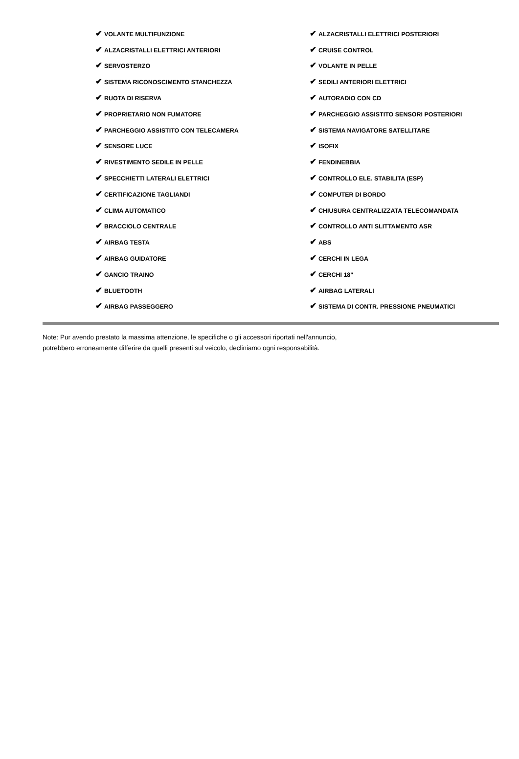| ✔ VOLANTE MULTIFUNZIONE | ✔ ALZACRISTALLI ELETTRICI POSTERIORI |
| ✔ ALZACRISTALLI ELETTRICI ANTERIORI | ✔ CRUISE CONTROL |
| ✔ SERVOSTERZO | ✔ VOLANTE IN PELLE |
| ✔ SISTEMA RICONOSCIMENTO STANCHEZZA | ✔ SEDILI ANTERIORI ELETTRICI |
| ✔ RUOTA DI RISERVA | ✔ AUTORADIO CON CD |
| ✔ PROPRIETARIO NON FUMATORE | ✔ PARCHEGGIO ASSISTITO SENSORI POSTERIORI |
| ✔ PARCHEGGIO ASSISTITO CON TELECAMERA | ✔ SISTEMA NAVIGATORE SATELLITARE |
| ✔ SENSORE LUCE | ✔ ISOFIX |
| ✔ RIVESTIMENTO SEDILE IN PELLE | ✔ FENDINEBBIA |
| ✔ SPECCHIETTI LATERALI ELETTRICI | ✔ CONTROLLO ELE. STABILITA (ESP) |
| ✔ CERTIFICAZIONE TAGLIANDI | ✔ COMPUTER DI BORDO |
| ✔ CLIMA AUTOMATICO | ✔ CHIUSURA CENTRALIZZATA TELECOMANDATA |
| ✔ BRACCIOLO CENTRALE | ✔ CONTROLLO ANTI SLITTAMENTO ASR |
| ✔ AIRBAG TESTA | ✔ ABS |
| ✔ AIRBAG GUIDATORE | ✔ CERCHI IN LEGA |
| ✔ GANCIO TRAINO | ✔ CERCHI 18" |
| ✔ BLUETOOTH | ✔ AIRBAG LATERALI |
| ✔ AIRBAG PASSEGGERO | ✔ SISTEMA DI CONTR. PRESSIONE PNEUMATICI |
Note: Pur avendo prestato la massima attenzione, le specifiche o gli accessori riportati nell'annuncio,
potrebbero erroneamente differire da quelli presenti sul veicolo, decliniamo ogni responsabilità.